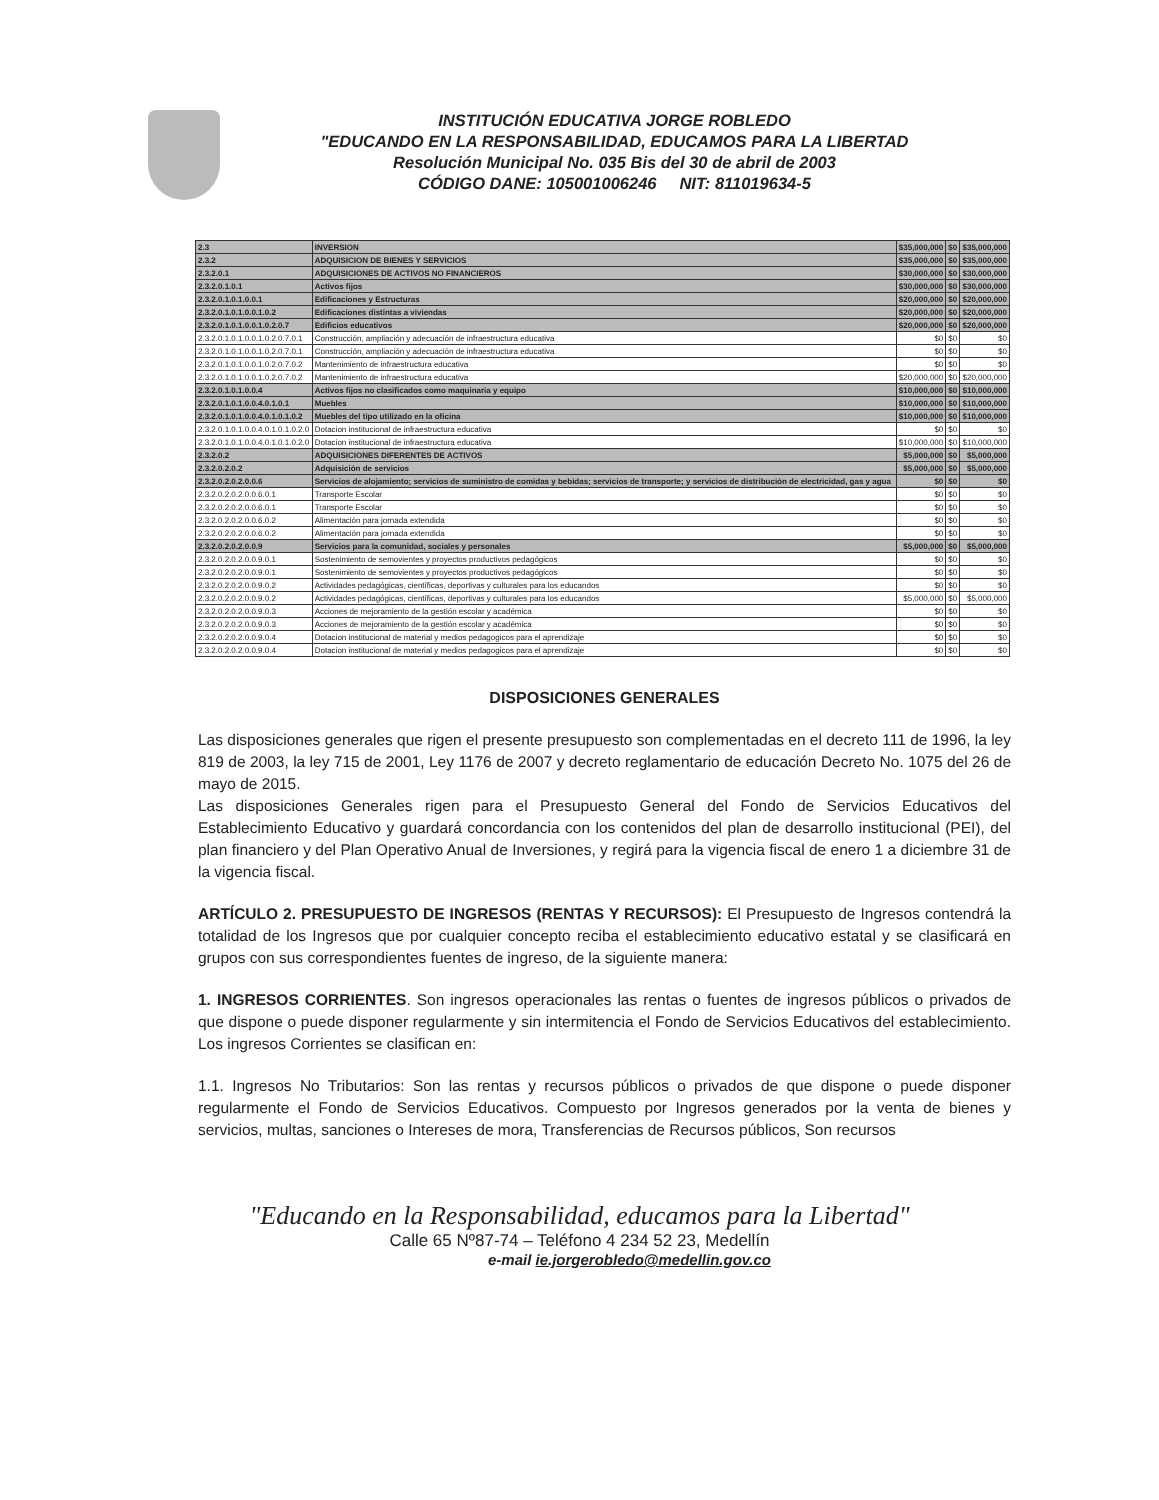INSTITUCIÓN EDUCATIVA JORGE ROBLEDO
"EDUCANDO EN LA RESPONSABILIDAD, EDUCAMOS PARA LA LIBERTAD
Resolución Municipal No. 035 Bis del 30 de abril de 2003
CÓDIGO DANE: 105001006246 NIT: 811019634-5
| 2.3 | INVERSION | $35,000,000 | $0 | $35,000,000 |
| 2.3.2 | ADQUISICION DE BIENES Y SERVICIOS | $35,000,000 | $0 | $35,000,000 |
| 2.3.2.0.1 | ADQUISICIONES DE ACTIVOS NO FINANCIEROS | $30,000,000 | $0 | $30,000,000 |
| 2.3.2.0.1.0.1 | Activos fijos | $30,000,000 | $0 | $30,000,000 |
| 2.3.2.0.1.0.1.0.0.1 | Edificaciones y Estructuras | $20,000,000 | $0 | $20,000,000 |
| 2.3.2.0.1.0.1.0.0.1.0.2 | Edificaciones distintas a viviendas | $20,000,000 | $0 | $20,000,000 |
| 2.3.2.0.1.0.1.0.0.1.0.2.0.7 | Edificios educativos | $20,000,000 | $0 | $20,000,000 |
| 2.3.2.0.1.0.1.0.0.1.0.2.0.7.0.1 | Construcción, ampliación y adecuación de infraestructura educativa | $0 | $0 | $0 |
| 2.3.2.0.1.0.1.0.0.1.0.2.0.7.0.1 | Construcción, ampliación y adecuación de infraestructura educativa | $0 | $0 | $0 |
| 2.3.2.0.1.0.1.0.0.1.0.2.0.7.0.2 | Mantenimiento de infraestructura educativa | $0 | $0 | $0 |
| 2.3.2.0.1.0.1.0.0.1.0.2.0.7.0.2 | Mantenimiento de infraestructura educativa | $20,000,000 | $0 | $20,000,000 |
| 2.3.2.0.1.0.1.0.0.4 | Activos fijos no clasificados como maquinaria y equipo | $10,000,000 | $0 | $10,000,000 |
| 2.3.2.0.1.0.1.0.0.4.0.1.0.1 | Muebles | $10,000,000 | $0 | $10,000,000 |
| 2.3.2.0.1.0.1.0.0.4.0.1.0.1.0.2 | Muebles del tipo utilizado en la oficina | $10,000,000 | $0 | $10,000,000 |
| 2.3.2.0.1.0.1.0.0.4.0.1.0.1.0.2.0 | Dotacion institucional de infraestructura educativa | $0 | $0 | $0 |
| 2.3.2.0.1.0.1.0.0.4.0.1.0.1.0.2.0 | Dotacion institucional de infraestructura educativa | $10,000,000 | $0 | $10,000,000 |
| 2.3.2.0.2 | ADQUISICIONES DIFERENTES DE ACTIVOS | $5,000,000 | $0 | $5,000,000 |
| 2.3.2.0.2.0.2 | Adquisición de servicios | $5,000,000 | $0 | $5,000,000 |
| 2.3.2.0.2.0.2.0.0.6 | Servicios de alojamiento; servicios de suministro de comidas y bebidas; servicios de transporte; y servicios de distribución de electricidad, gas y agua | $0 | $0 | $0 |
| 2.3.2.0.2.0.2.0.0.6.0.1 | Transporte Escolar | $0 | $0 | $0 |
| 2.3.2.0.2.0.2.0.0.6.0.1 | Transporte Escolar | $0 | $0 | $0 |
| 2.3.2.0.2.0.2.0.0.6.0.2 | Alimentación para jornada extendida | $0 | $0 | $0 |
| 2.3.2.0.2.0.2.0.0.6.0.2 | Alimentación para jornada extendida | $0 | $0 | $0 |
| 2.3.2.0.2.0.2.0.0.9 | Servicios para la comunidad, sociales y personales | $5,000,000 | $0 | $5,000,000 |
| 2.3.2.0.2.0.2.0.0.9.0.1 | Sostenimiento de semovientes y proyectos productivos pedagógicos | $0 | $0 | $0 |
| 2.3.2.0.2.0.2.0.0.9.0.1 | Sostenimiento de semovientes y proyectos productivos pedagógicos | $0 | $0 | $0 |
| 2.3.2.0.2.0.2.0.0.9.0.2 | Actividades pedagógicas, científicas, deportivas y culturales para los educandos | $0 | $0 | $0 |
| 2.3.2.0.2.0.2.0.0.9.0.2 | Actividades pedagógicas, científicas, deportivas y culturales para los educandos | $5,000,000 | $0 | $5,000,000 |
| 2.3.2.0.2.0.2.0.0.9.0.3 | Acciones de mejoramiento de la gestión escolar y académica | $0 | $0 | $0 |
| 2.3.2.0.2.0.2.0.0.9.0.3 | Acciones de mejoramiento de la gestión escolar y académica | $0 | $0 | $0 |
| 2.3.2.0.2.0.2.0.0.9.0.4 | Dotacion institucional de material y medios pedagogicos para el aprendizaje | $0 | $0 | $0 |
| 2.3.2.0.2.0.2.0.0.9.0.4 | Dotacion institucional de material y medios pedagogicos para el aprendizaje | $0 | $0 | $0 |
DISPOSICIONES GENERALES
Las disposiciones generales que rigen el presente presupuesto son complementadas en el decreto 111 de 1996, la ley 819 de 2003, la ley 715 de 2001, Ley 1176 de 2007 y decreto reglamentario de educación Decreto No. 1075 del 26 de mayo de 2015.
Las disposiciones Generales rigen para el Presupuesto General del Fondo de Servicios Educativos del Establecimiento Educativo y guardará concordancia con los contenidos del plan de desarrollo institucional (PEI), del plan financiero y del Plan Operativo Anual de Inversiones, y regirá para la vigencia fiscal de enero 1 a diciembre 31 de la vigencia fiscal.
ARTÍCULO 2. PRESUPUESTO DE INGRESOS (RENTAS Y RECURSOS): El Presupuesto de Ingresos contendrá la totalidad de los Ingresos que por cualquier concepto reciba el establecimiento educativo estatal y se clasificará en grupos con sus correspondientes fuentes de ingreso, de la siguiente manera:
1. INGRESOS CORRIENTES. Son ingresos operacionales las rentas o fuentes de ingresos públicos o privados de que dispone o puede disponer regularmente y sin intermitencia el Fondo de Servicios Educativos del establecimiento. Los ingresos Corrientes se clasifican en:
1.1. Ingresos No Tributarios: Son las rentas y recursos públicos o privados de que dispone o puede disponer regularmente el Fondo de Servicios Educativos. Compuesto por Ingresos generados por la venta de bienes y servicios, multas, sanciones o Intereses de mora, Transferencias de Recursos públicos, Son recursos
"Educando en la Responsabilidad, educamos para la Libertad"
Calle 65 Nº87-74 – Teléfono 4 234 52 23, Medellín
e-mail ie.jorgerobledo@medellin.gov.co